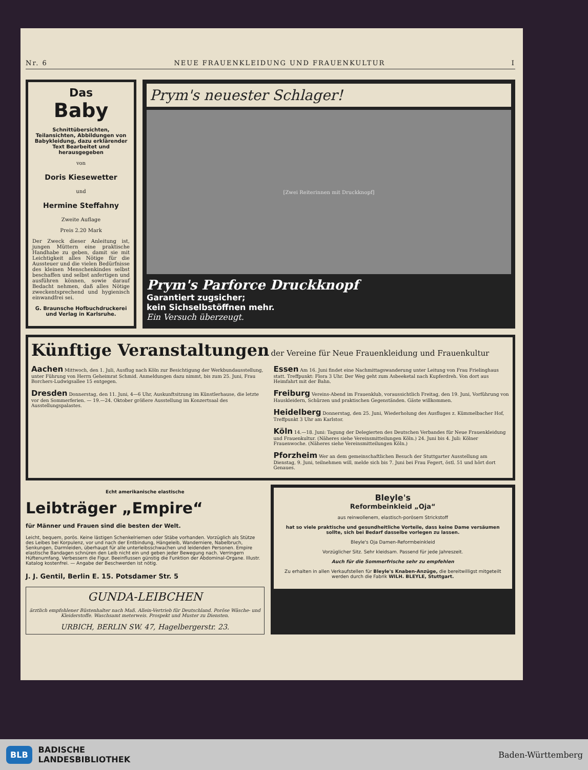Nr. 6 NEUE FRAUENKLEIDUNG UND FRAUENKULTUR I
Das
Baby
Schnittübersichten, Teilansichten, Abbildungen von Babykleidung, dazu erklärender Text Bearbeitet und herausgegeben
von
Doris Kiesewetter
und
Hermine Steffahny
Zweite Auflage
Preis 2.20 Mark
Der Zweck dieser Anleitung ist, jungen Müttern eine praktische Handhabe zu geben, damit sie mit Leichtigkeit alles Nötige für die Aussteuer und die vielen Bedürfnisse des kleinen Menschenkindes selbst beschaffen und selbst anfertigen und ausführen können, sowie darauf Bedacht nehmen, daß alles Nötige zweckentsprechend und hygienisch einwandfrei sei.
G. Braunsche Hofbuchdruckerei und Verlag in Karlsruhe.
Prym's neuester Schlager!
[Zwei Reiterinnen mit Druckknopf]
Prym's Parforce Druckknopf
Garantiert zugsicher;
kein Sichselbstöffnen mehr.
Ein Versuch überzeugt.
Künftige Veranstaltungen
der Vereine für Neue Frauenkleidung und Frauenkultur
Aachen Mittwoch, den 1. Juli, Ausflug nach Köln zur Besichtigung der Werkbundausstellung, unter Führung von Herrn Geheimrat Schmid. Anmeldungen dazu nimmt, bis zum 25. Juni, Frau Borchers-Ludwigsallee 15 entgegen.
Dresden Donnerstag, den 11. Juni, 4—6 Uhr, Auskunftsitzung im Künstlerhause, die letzte vor den Sommerferien. — 19.—24. Oktober größere Ausstellung im Konzertsaal des Ausstellungspalastes.
Essen Am 16. Juni findet eine Nachmittagswanderung unter Leitung von Frau Frielinghaus statt. Treffpunkt: Flora 3 Uhr. Der Weg geht zum Asbeeketal nach Kupferdreh. Von dort aus Heimfahrt mit der Bahn.
Freiburg Vereins-Abend im Frauenklub, voraussichtlich Freitag, den 19. Juni, Vorführung von Hauskleidern, Schürzen und praktischen Gegenständen. Gäste willkommen.
Heidelberg Donnerstag, den 25. Juni, Wiederholung des Ausfluges z. Kümmelbacher Hof, Treffpunkt 3 Uhr am Karlstor.
Köln 14.—18. Juni: Tagung der Delegierten des Deutschen Verbandes für Neue Frauenkleidung und Frauenkultur. (Näheres siehe Vereinsmitteilungen Köln.) 24. Juni bis 4. Juli: Kölner Frauenwoche. (Näheres siehe Vereinsmitteilungen Köln.)
Pforzheim Wer an dem gemeinschaftlichen Besuch der Stuttgarter Ausstellung am Dienstag, 9. Juni, teilnehmen will, melde sich bis 7. Juni bei Frau Fegert, östl. 51 und hört dort Genaues.
Echt amerikanische elastische
Leibträger „Empire“
für Männer und Frauen sind die besten der Welt.
Leicht, bequem, porös. Keine lästigen Schenkelriemen oder Stäbe vorhanden. Vorzüglich als Stütze des Leibes bei Korpulenz, vor und nach der Entbindung, Hängeleib, Wanderniere, Nabelbruch, Senkungen, Darmleiden, überhaupt für alle unterleibsschwachen und leidenden Personen. Empire elastische Bandagen schnüren den Leib nicht ein und geben jeder Bewegung nach. Verringern Hüftenumfang. Verbessern die Figur. Beeinflussen günstig die Funktion der Abdominal-Organe. Illustr. Katalog kostenfrei. — Angabe der Beschwerden ist nötig.
J. J. Gentil, Berlin E. 15. Potsdamer Str. 5
GUNDA-LEIBCHEN
ärztlich empfohlener Büstenhalter nach Maß. Allein-Vertrieb für Deutschland. Poröse Wäsche- und Kleiderstoffe. Waschsamt meterweis. Prospekt und Muster zu Diensten.
URBICH, BERLIN SW. 47, Hagelbergerstr. 23.
Bleyle's
Reformbeinkleid „Oja“
aus reinwollenem, elastisch-porösem Strickstoff
hat so viele praktische und gesundheitliche Vorteile, dass keine Dame versäumen sollte, sich bei Bedarf dasselbe vorlegen zu lassen.
Bleyle's Oja Damen-Reformbeinkleid
Vorzüglicher Sitz. Sehr kleidsam. Passend für jede Jahreszeit.
Auch für die Sommerfrische sehr zu empfehlen
Zu erhalten in allen Verkaufstellen für Bleyle's Knaben-Anzüge, die bereitwilligst mitgeteilt werden durch die Fabrik WILH. BLEYLE, Stuttgart.
BLB BADISCHE
LANDESBIBLIOTHEK
Baden-Württemberg